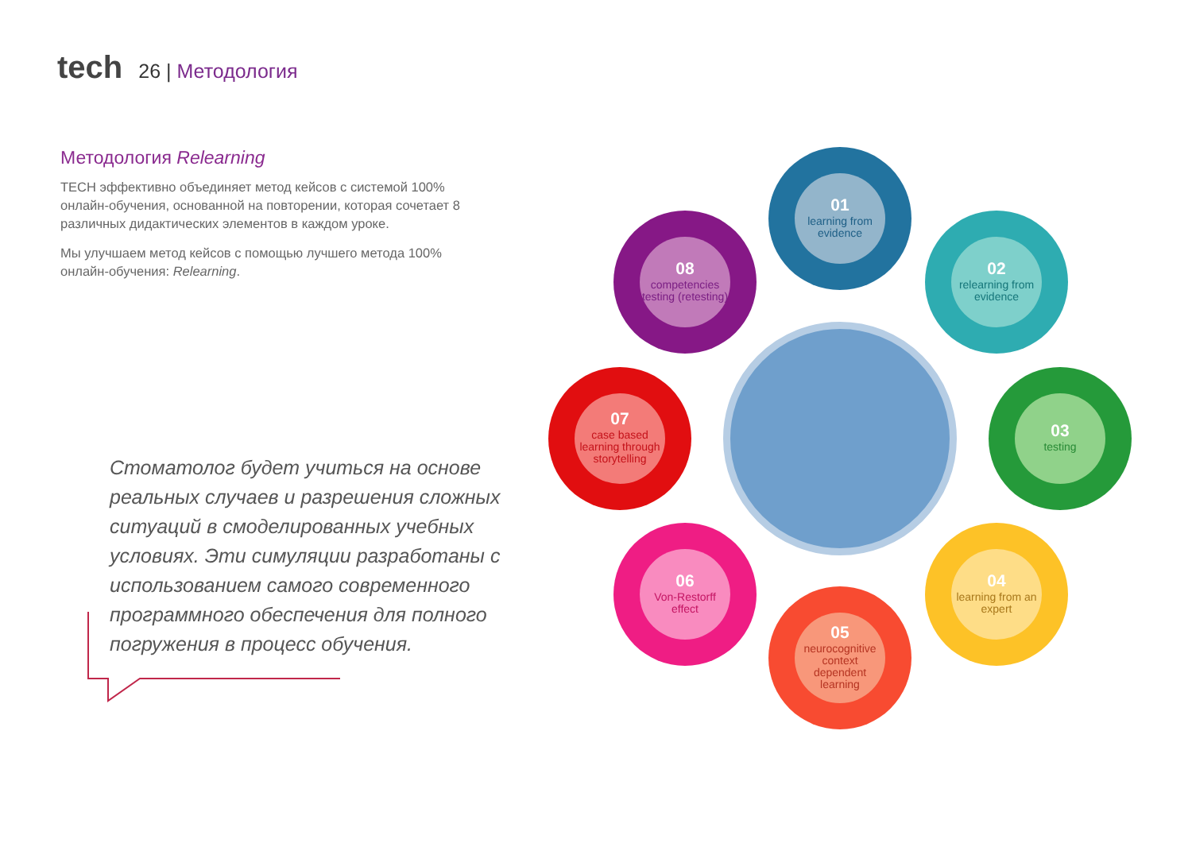tech
26 | Методология
Методология Relearning
TECH эффективно объединяет метод кейсов с системой 100% онлайн-обучения, основанной на повторении, которая сочетает 8 различных дидактических элементов в каждом уроке.
Мы улучшаем метод кейсов с помощью лучшего метода 100% онлайн-обучения: Relearning.
Стоматолог будет учиться на основе реальных случаев и разрешения сложных ситуаций в смоделированных учебных условиях. Эти симуляции разработаны с использованием самого современного программного обеспечения для полного погружения в процесс обучения.
01
learning from evidence
02
relearning from evidence
03
testing
04
learning from an expert
05
neurocognitive context dependent learning
06
Von-Restorff effect
07
case based learning through storytelling
08
competencies testing (retesting)